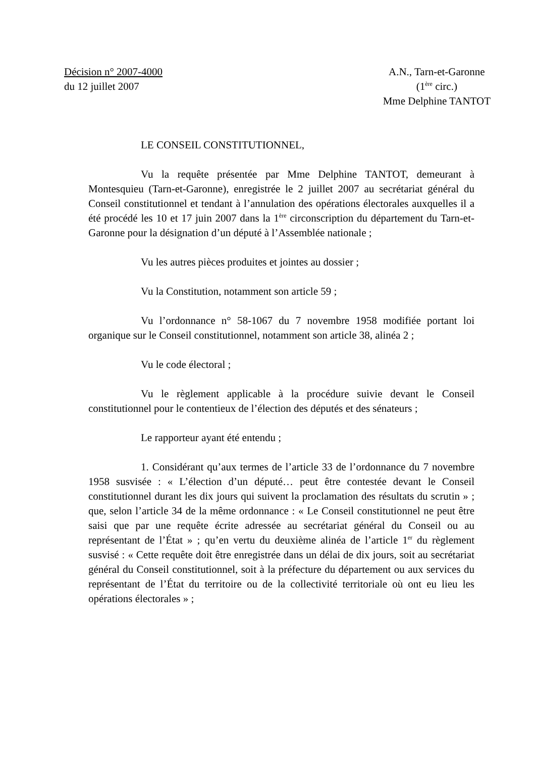Décision n° 2007-4000
du 12 juillet 2007
A.N., Tarn-et-Garonne
(1<sup>ère</sup> circ.)
Mme Delphine TANTOT
LE CONSEIL CONSTITUTIONNEL,
Vu la requête présentée par Mme Delphine TANTOT, demeurant à Montesquieu (Tarn-et-Garonne), enregistrée le 2 juillet 2007 au secrétariat général du Conseil constitutionnel et tendant à l’annulation des opérations électorales auxquelles il a été procédé les 10 et 17 juin 2007 dans la 1<sup>ère</sup> circonscription du département du Tarn-et-Garonne pour la désignation d’un député à l’Assemblée nationale ;
Vu les autres pièces produites et jointes au dossier ;
Vu la Constitution, notamment son article 59 ;
Vu l’ordonnance n° 58-1067 du 7 novembre 1958 modifiée portant loi organique sur le Conseil constitutionnel, notamment son article 38, alinéa 2 ;
Vu le code électoral ;
Vu le règlement applicable à la procédure suivie devant le Conseil constitutionnel pour le contentieux de l’élection des députés et des sénateurs ;
Le rapporteur ayant été entendu ;
1. Considérant qu’aux termes de l’article 33 de l’ordonnance du 7 novembre 1958 susvisée : « L’élection d’un député… peut être contestée devant le Conseil constitutionnel durant les dix jours qui suivent la proclamation des résultats du scrutin » ; que, selon l’article 34 de la même ordonnance : « Le Conseil constitutionnel ne peut être saisi que par une requête écrite adressée au secrétariat général du Conseil ou au représentant de l’État » ; qu’en vertu du deuxième alinéa de l’article 1<sup>er</sup> du règlement susvisé : « Cette requête doit être enregistrée dans un délai de dix jours, soit au secrétariat général du Conseil constitutionnel, soit à la préfecture du département ou aux services du représentant de l’État du territoire ou de la collectivité territoriale où ont eu lieu les opérations électorales » ;